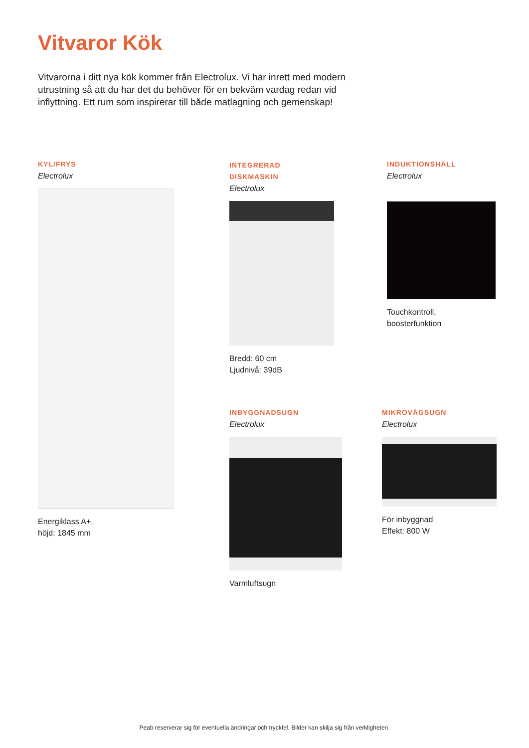Vitvaror Kök
Vitvarorna i ditt nya kök kommer från Electrolux. Vi har inrett med modern utrustning så att du har det du behöver för en bekväm vardag redan vid inflyttning. Ett rum som inspirerar till både matlagning och gemenskap!
KYL/FRYS
Electrolux
Energiklass A+,
höjd: 1845 mm
INTEGRERAD
DISKMASKIN
Electrolux
Bredd: 60 cm
Ljudnivå: 39dB
INDUKTIONSHÄLL
Electrolux
Touchkontroll,
boosterfunktion
INBYGGNADSUGN
Electrolux
Varmluftsugn
MIKROVÅGSUGN
Electrolux
För inbyggnad
Effekt: 800 W
Peab reserverar sig för eventuella ändringar och tryckfel. Bilder kan skilja sig från verkligheten.